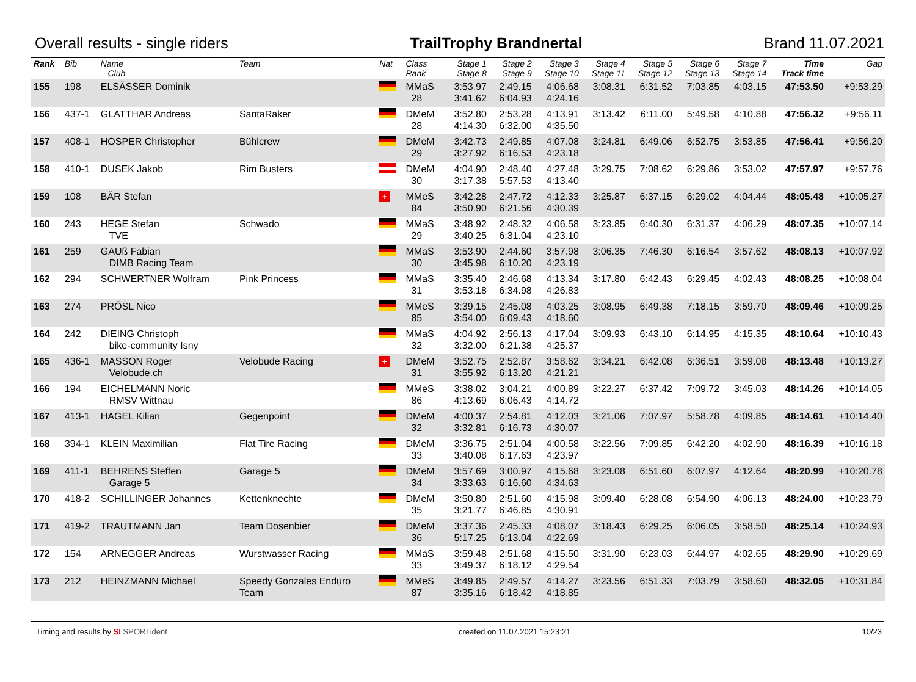Overall results - single riders TrailTrophy Brandnertal Brand 11.07.2021
| Rank | Bib | Name Club | Team | Nat | Class Rank | Stage 1 Stage 8 | Stage 2 Stage 9 | Stage 3 Stage 10 | Stage 4 Stage 11 | Stage 5 Stage 12 | Stage 6 Stage 13 | Stage 7 Stage 14 | Time Track time | Gap |
| --- | --- | --- | --- | --- | --- | --- | --- | --- | --- | --- | --- | --- | --- | --- |
| 155 | 198 | ELSÄSSER Dominik | | | MMaS 28 | 3:53.97 3:41.62 | 2:49.15 6:04.93 | 4:06.68 4:24.16 | 3:08.31 | 6:31.52 | 7:03.85 | 4:03.15 | 47:53.50 | +9:53.29 |
| 156 | 437-1 | GLATTHAR Andreas | SantaRaker | | DMeM 28 | 3:52.80 4:14.30 | 2:53.28 6:32.00 | 4:13.91 4:35.50 | 3:13.42 | 6:11.00 | 5:49.58 | 4:10.88 | 47:56.32 | +9:56.11 |
| 157 | 408-1 | HOSPER Christopher | Bühlcrew | | DMeM 29 | 3:42.73 3:27.92 | 2:49.85 6:16.53 | 4:07.08 4:23.18 | 3:24.81 | 6:49.06 | 6:52.75 | 3:53.85 | 47:56.41 | +9:56.20 |
| 158 | 410-1 | DUSEK Jakob | Rim Busters | | DMeM 30 | 4:04.90 3:17.38 | 2:48.40 5:57.53 | 4:27.48 4:13.40 | 3:29.75 | 7:08.62 | 6:29.86 | 3:53.02 | 47:57.97 | +9:57.76 |
| 159 | 108 | BÄR Stefan | | + | MMeS 84 | 3:42.28 3:50.90 | 2:47.72 6:21.56 | 4:12.33 4:30.39 | 3:25.87 | 6:37.15 | 6:29.02 | 4:04.44 | 48:05.48 | +10:05.27 |
| 160 | 243 | HEGE Stefan TVE | Schwado | | MMaS 29 | 3:48.92 3:40.25 | 2:48.32 6:31.04 | 4:06.58 4:23.10 | 3:23.85 | 6:40.30 | 6:31.37 | 4:06.29 | 48:07.35 | +10:07.14 |
| 161 | 259 | GAUß Fabian DIMB Racing Team | | | MMaS 30 | 3:53.90 3:45.98 | 2:44.60 6:10.20 | 3:57.98 4:23.19 | 3:06.35 | 7:46.30 | 6:16.54 | 3:57.62 | 48:08.13 | +10:07.92 |
| 162 | 294 | SCHWERTNER Wolfram | Pink Princess | | MMaS 31 | 3:35.40 3:53.18 | 2:46.68 6:34.98 | 4:13.34 4:26.83 | 3:17.80 | 6:42.43 | 6:29.45 | 4:02.43 | 48:08.25 | +10:08.04 |
| 163 | 274 | PRÖSL Nico | | | MMeS 85 | 3:39.15 3:54.00 | 2:45.08 6:09.43 | 4:03.25 4:18.60 | 3:08.95 | 6:49.38 | 7:18.15 | 3:59.70 | 48:09.46 | +10:09.25 |
| 164 | 242 | DIEING Christoph bike-community Isny | | | MMaS 32 | 4:04.92 3:32.00 | 2:56.13 6:21.38 | 4:17.04 4:25.37 | 3:09.93 | 6:43.10 | 6:14.95 | 4:15.35 | 48:10.64 | +10:10.43 |
| 165 | 436-1 | MASSON Roger Velobude.ch | Velobude Racing | + | DMeM 31 | 3:52.75 3:55.92 | 2:52.87 6:13.20 | 3:58.62 4:21.21 | 3:34.21 | 6:42.08 | 6:36.51 | 3:59.08 | 48:13.48 | +10:13.27 |
| 166 | 194 | EICHELMANN Noric RMSV Wittnau | | | MMeS 86 | 3:38.02 4:13.69 | 3:04.21 6:06.43 | 4:00.89 4:14.72 | 3:22.27 | 6:37.42 | 7:09.72 | 3:45.03 | 48:14.26 | +10:14.05 |
| 167 | 413-1 | HAGEL Kilian | Gegenpoint | | DMeM 32 | 4:00.37 3:32.81 | 2:54.81 6:16.73 | 4:12.03 4:30.07 | 3:21.06 | 7:07.97 | 5:58.78 | 4:09.85 | 48:14.61 | +10:14.40 |
| 168 | 394-1 | KLEIN Maximilian | Flat Tire Racing | | DMeM 33 | 3:36.75 3:40.08 | 2:51.04 6:17.63 | 4:00.58 4:23.97 | 3:22.56 | 7:09.85 | 6:42.20 | 4:02.90 | 48:16.39 | +10:16.18 |
| 169 | 411-1 | BEHRENS Steffen Garage 5 | Garage 5 | | DMeM 34 | 3:57.69 3:33.63 | 3:00.97 6:16.60 | 4:15.68 4:34.63 | 3:23.08 | 6:51.60 | 6:07.97 | 4:12.64 | 48:20.99 | +10:20.78 |
| 170 | 418-2 | SCHILLINGER Johannes | Kettenknechte | | DMeM 35 | 3:50.80 3:21.77 | 2:51.60 6:46.85 | 4:15.98 4:30.91 | 3:09.40 | 6:28.08 | 6:54.90 | 4:06.13 | 48:24.00 | +10:23.79 |
| 171 | 419-2 | TRAUTMANN Jan | Team Dosenbier | | DMeM 36 | 3:37.36 5:17.25 | 2:45.33 6:13.04 | 4:08.07 4:22.69 | 3:18.43 | 6:29.25 | 6:06.05 | 3:58.50 | 48:25.14 | +10:24.93 |
| 172 | 154 | ARNEGGER Andreas | Wurstwasser Racing | | MMaS 33 | 3:59.48 3:49.37 | 2:51.68 6:18.12 | 4:15.50 4:29.54 | 3:31.90 | 6:23.03 | 6:44.97 | 4:02.65 | 48:29.90 | +10:29.69 |
| 173 | 212 | HEINZMANN Michael | Speedy Gonzales Enduro Team | | MMeS 87 | 3:49.85 3:35.16 | 2:49.57 6:18.42 | 4:14.27 4:18.85 | 3:23.56 | 6:51.33 | 7:03.79 | 3:58.60 | 48:32.05 | +10:31.84 |
Timing and results by SI SPORTident created on 11.07.2021 15:23:21 10/23